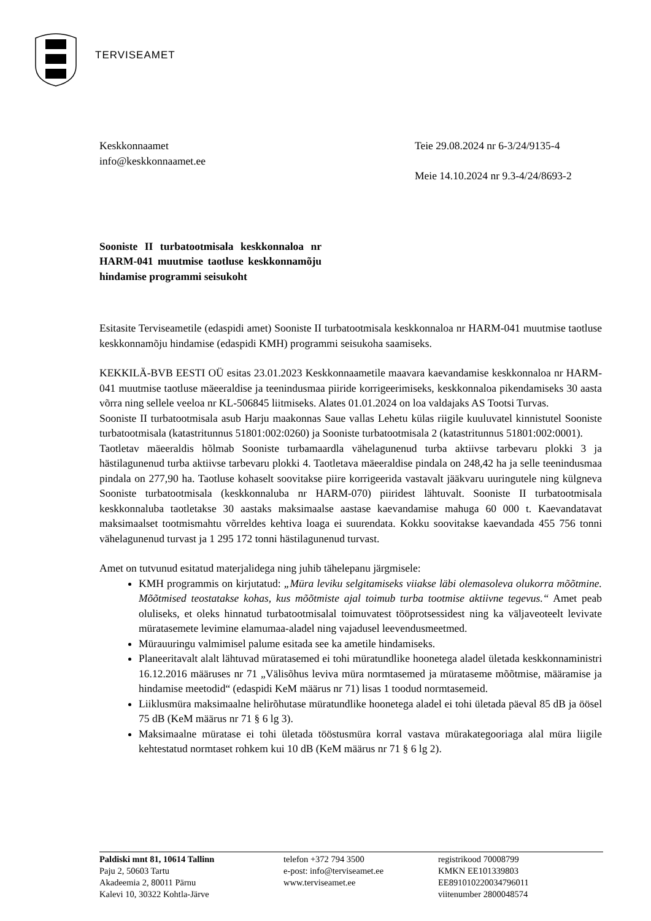TERVISEAMET
Keskkonnaamet
info@keskkonnaamet.ee
Teie 29.08.2024 nr 6-3/24/9135-4
Meie 14.10.2024 nr 9.3-4/24/8693-2
Sooniste II turbatootmisala keskkonnaloa nr HARM-041 muutmise taotluse keskkonnamõju hindamise programmi seisukoht
Esitasite Terviseametile (edaspidi amet) Sooniste II turbatootmisala keskkonnaloa nr HARM-041 muutmise taotluse keskkonnamõju hindamise (edaspidi KMH) programmi seisukoha saamiseks.
KEKKILÄ-BVB EESTI OÜ esitas 23.01.2023 Keskkonnaametile maavara kaevandamise keskkonnaloa nr HARM-041 muutmise taotluse mäeeraldise ja teenindusmaa piiride korrigeerimiseks, keskkonnaloa pikendamiseks 30 aasta võrra ning sellele veeloa nr KL-506845 liitmiseks. Alates 01.01.2024 on loa valdajaks AS Tootsi Turvas.
Sooniste II turbatootmisala asub Harju maakonnas Saue vallas Lehetu külas riigile kuuluvatel kinnistutel Sooniste turbatootmisala (katastritunnus 51801:002:0260) ja Sooniste turbatootmisala 2 (katastritunnus 51801:002:0001).
Taotletav mäeeraldis hõlmab Sooniste turbamaardla vähelagunenud turba aktiivse tarbevaru plokki 3 ja hästilagunenud turba aktiivse tarbevaru plokki 4. Taotletava mäeeraldise pindala on 248,42 ha ja selle teenindusmaa pindala on 277,90 ha. Taotluse kohaselt soovitakse piire korrigeerida vastavalt jääkvaru uuringutele ning külgneva Sooniste turbatootmisala (keskkonnaluba nr HARM-070) piiridest lähtuvalt. Sooniste II turbatootmisala keskkonnaluba taotletakse 30 aastaks maksimaalse aastase kaevandamise mahuga 60 000 t. Kaevandatavat maksimaalset tootmismahtu võrreldes kehtiva loaga ei suurendata. Kokku soovitakse kaevandada 455 756 tonni vähelagunenud turvast ja 1 295 172 tonni hästilagunenud turvast.
Amet on tutvunud esitatud materjalidega ning juhib tähelepanu järgmisele:
KMH programmis on kirjutatud: „Müra leviku selgitamiseks viiakse läbi olemasoleva olukorra mõõtmine. Mõõtmised teostatakse kohas, kus mõõtmiste ajal toimub turba tootmise aktiivne tegevus.“ Amet peab oluliseks, et oleks hinnatud turbatootmisalal toimuvatest tööprotsessidest ning ka väljaveoteelt levivate müratasemete levimine elamumaa-aladel ning vajadusel leevendusmeetmed.
Mürauuringu valmimisel palume esitada see ka ametile hindamiseks.
Planeeritavalt alalt lähtuvad müratasemed ei tohi müratundlike hoonetega aladel ületada keskkonnaministri 16.12.2016 määruses nr 71 „Välisõhus leviva müra normtasemed ja mürataseme mõõtmise, määramise ja hindamise meetodid“ (edaspidi KeM määrus nr 71) lisas 1 toodud normtasemeid.
Liiklusmüra maksimaalne helirõhutase müratundlike hoonetega aladel ei tohi ületada päeval 85 dB ja öösel 75 dB (KeM määrus nr 71 § 6 lg 3).
Maksimaalne müratase ei tohi ületada tööstusmüra korral vastava mürakategooriaga alal müra liigile kehtestatud normtaset rohkem kui 10 dB (KeM määrus nr 71 § 6 lg 2).
Paldiski mnt 81, 10614 Tallinn
Paju 2, 50603 Tartu
Akadeemia 2, 80011 Pärnu
Kalevi 10, 30322 Kohtla-Järve
telefon +372 794 3500
e-post: info@terviseamet.ee
www.terviseamet.ee
registrikood 70008799
KMKN EE101339803
EE891010220034796011
viitenumber 2800048574